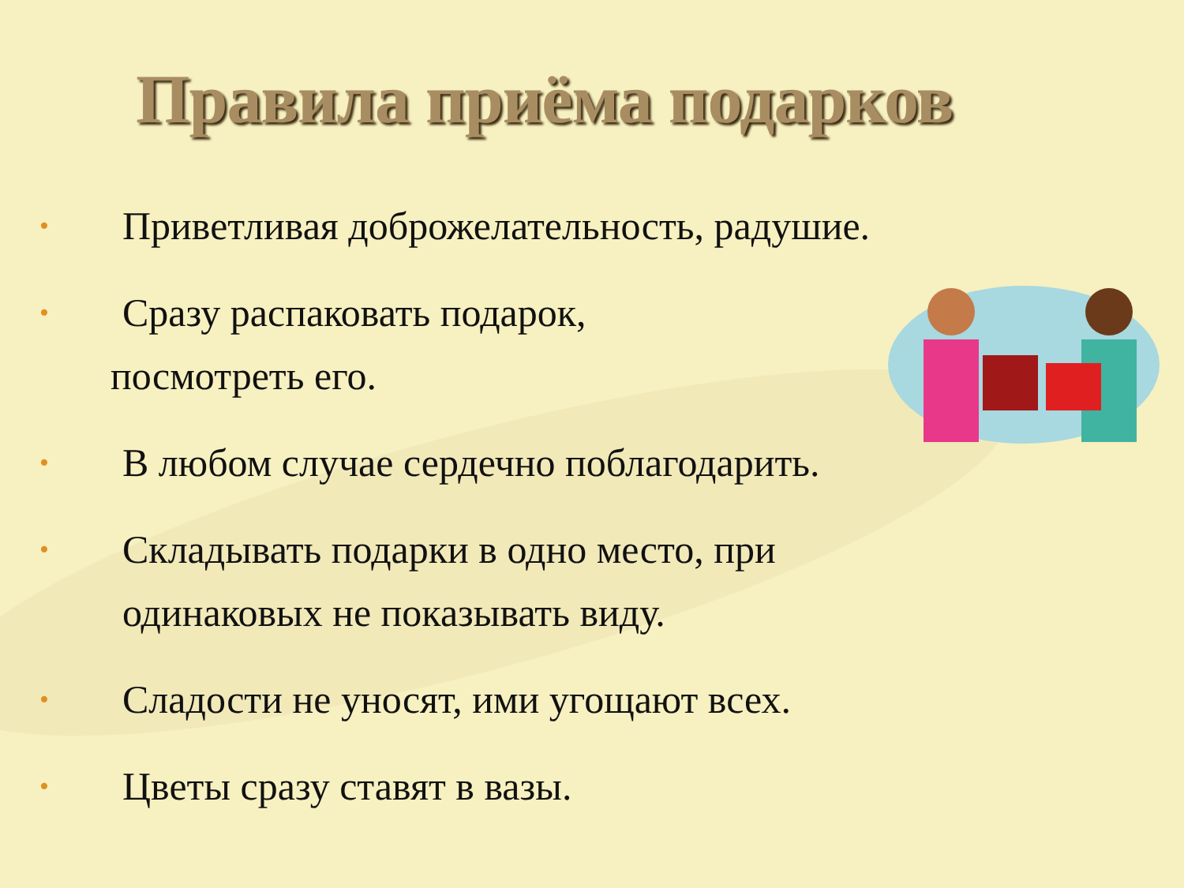Правила приёма подарков
• Приветливая доброжелательность, радушие.
• Сразу распаковать подарок,
посмотреть его.
• В любом случае сердечно поблагодарить.
• Складывать подарки в одно место, при
одинаковых не показывать виду.
• Сладости не уносят, ими угощают всех.
• Цветы сразу ставят в вазы.